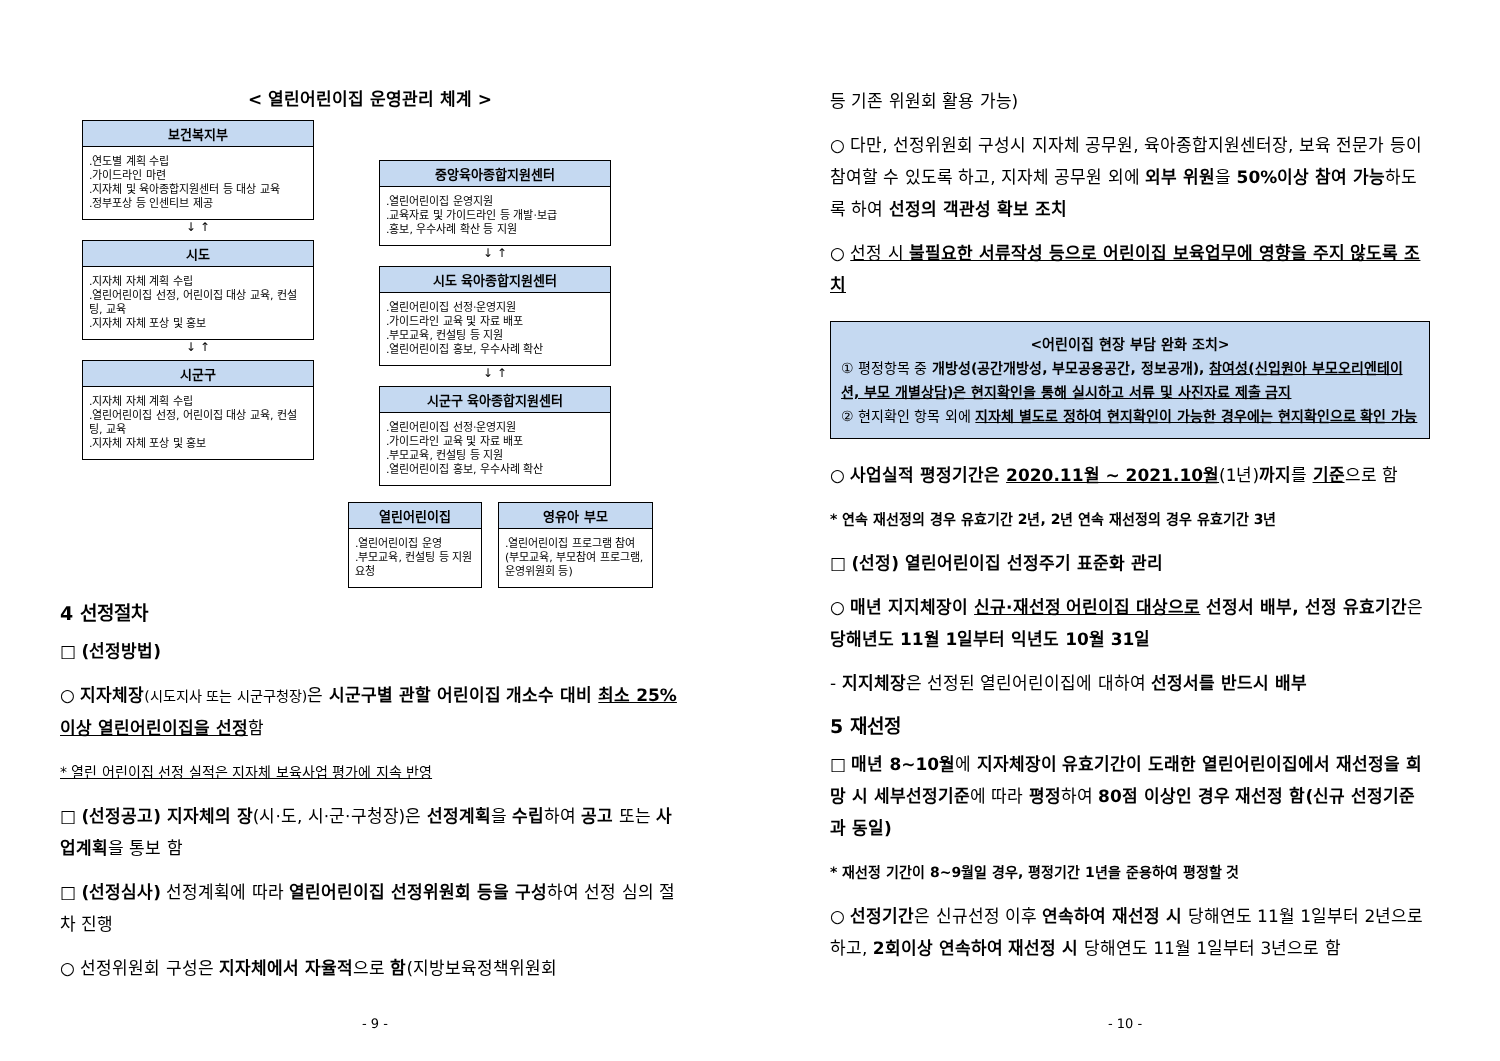< 열린어린이집 운영관리 체계 >
보건복지부
.연도별 계획 수립
.가이드라인 마련
.지자체 및 육아종합지원센터 등 대상 교육
.정부포상 등 인센티브 제공
↓ ↑
시도
.지자체 자체 계획 수립
.열린어린이집 선정, 어린이집 대상 교육, 컨설팅, 교육
.지자체 자체 포상 및 홍보
↓ ↑
시군구
.지자체 자체 계획 수립
.열린어린이집 선정, 어린이집 대상 교육, 컨설팅, 교육
.지자체 자체 포상 및 홍보
중앙육아종합지원센터
.열린어린이집 운영지원
.교육자료 및 가이드라인 등 개발·보급
.홍보, 우수사례 확산 등 지원
↓ ↑
시도 육아종합지원센터
.열린어린이집 선정·운영지원
.가이드라인 교육 및 자료 배포
.부모교육, 컨설팅 등 지원
.열린어린이집 홍보, 우수사례 확산
↓ ↑
시군구 육아종합지원센터
.열린어린이집 선정·운영지원
.가이드라인 교육 및 자료 배포
.부모교육, 컨설팅 등 지원
.열린어린이집 홍보, 우수사례 확산
열린어린이집
.열린어린이집 운영
.부모교육, 컨설팅 등 지원 요청
영유아 부모
.열린어린이집 프로그램 참여 (부모교육, 부모참여 프로그램, 운영위원회 등)
4 선정절차
□ (선정방법)
○ 지자체장(시도지사 또는 시군구청장) 은 시군구별 관할 어린이집 개소수 대비 최소 25% 이상 열린어린이집을 선정함
* 열린 어린이집 선정 실적은 지자체 보육사업 평가에 지속 반영
□ (선정공고) 지자체의 장(시·도, 시·군·구청장)은 선정계획을 수립하여 공고 또는 사업계획을 통보 함
□ (선정심사) 선정계획에 따라 열린어린이집 선정위원회 등을 구성하여 선정 심의 절차 진행
○ 선정위원회 구성은 지자체에서 자율적으로 함(지방보육정책위원회
- 9 -
등 기존 위원회 활용 가능)
○ 다만, 선정위원회 구성시 지자체 공무원, 육아종합지원센터장, 보육 전문가 등이 참여할 수 있도록 하고, 지자체 공무원 외에 외부 위원을 50%이상 참여 가능하도록 하여 선정의 객관성 확보 조치
○ 선정 시 불필요한 서류작성 등으로 어린이집 보육업무에 영향을 주지 않도록 조치
<어린이집 현장 부담 완화 조치>
① 평정항목 중 개방성(공간개방성, 부모공용공간, 정보공개), 참여성(신입원아 부모오리엔테이션, 부모 개별상담)은 현지확인을 통해 실시하고 서류 및 사진자료 제출 금지
② 현지확인 항목 외에 지자체 별도로 정하여 현지확인이 가능한 경우에는 현지확인으로 확인 가능
○ 사업실적 평정기간은 2020.11월 ~ 2021.10월(1년)까지를 기준으로 함
* 연속 재선정의 경우 유효기간 2년, 2년 연속 재선정의 경우 유효기간 3년
□ (선정) 열린어린이집 선정주기 표준화 관리
○ 매년 지지체장이 신규·재선정 어린이집 대상으로 선정서 배부, 선정 유효기간은 당해년도 11월 1일부터 익년도 10월 31일
- 지지체장은 선정된 열린어린이집에 대하여 선정서를 반드시 배부
5 재선정
□ 매년 8~10월에 지자체장이 유효기간이 도래한 열린어린이집에서 재선정을 희망 시 세부선정기준에 따라 평정하여 80점 이상인 경우 재선정 함(신규 선정기준과 동일)
* 재선정 기간이 8~9월일 경우, 평정기간 1년을 준용하여 평정할 것
○ 선정기간은 신규선정 이후 연속하여 재선정 시 당해연도 11월 1일부터 2년으로 하고, 2회이상 연속하여 재선정 시 당해연도 11월 1일부터 3년으로 함
- 10 -